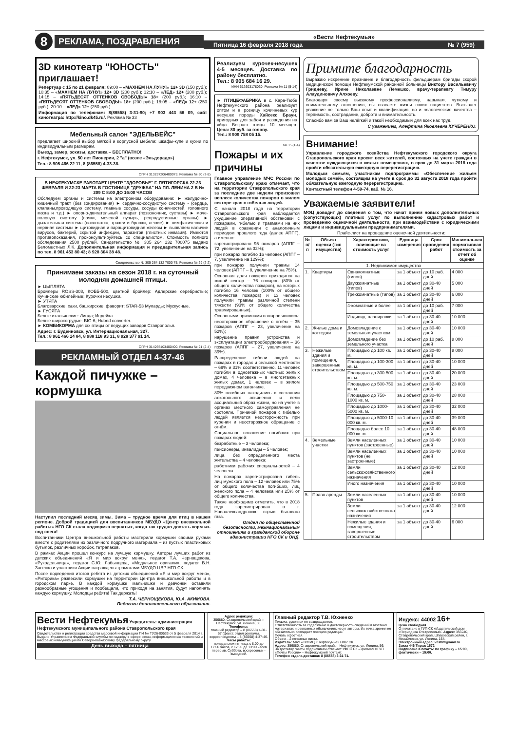8
РЕКЛАМА, ПОЗДРАВЛЕНИЯ
«Вести Нефтекумья»
Пятница 16 февраля 2018 года № 7 (959)
3D кинотеатр "ЮНОСТЬ" приглашает!
Репертуар с 15 по 21 февраля: 09:00 – «МАХНЕМ НА ЛУНУ!» 12+ 3D (150 руб.); 10:35 – «МАХНЕМ НА ЛУНУ!» 12+ 3D (200 руб.); 12:10 – «ЛЕД» 12+ (200 руб.); 14:15 – «ПЯТЬДЕСЯТ ОТТЕНКОВ СВОБОДЫ» 18+ (200 руб.); 16:10 – «ПЯТЬДЕСЯТ ОТТЕНКОВ СВОБОДЫ» 18+ (200 руб.); 18:05 – «ЛЕД» 12+ (250 руб.); 20:10 – «ЛЕД» 12+ (250 руб.)
Информация по телефонам: 8(86558) 3-31-90; +7 903 443 56 09, сайт кинотеатра: http://kino.dk45.ru/. Реклама № 33
Мебельный салон "ЭДЕЛЬВЕЙС"
предлагает широкий выбор мягкой и корпусной мебели: шкафы-купе и кухни по индивидуальным размерам.
Выезд, замер, эскизы, доставка – БЕСПЛАТНО!
г. Нефтекумск, ул. 50 лет Пионерии, 2 "а" (возле «Эльдорадо»)
Тел.: 8 905 466 22 11, 8 (86558) 4-33-38.
ОГРН 313237206400073. Реклама № 30 (2-8)
В НЕФТЕКУМСКЕ РАБОТАЕТ ЦЕНТР "ЗДОРОВЬЕ" Г. ПЯТИГОРСКА 22-23 ФЕВРАЛЯ И 22-23 МАРТА В ГОСТИНИЦЕ "ДРУЖБА" НА ПЛ. ЛЕНИНА 2 В № 209 С 8:00 ДО 16:00 ЧАСОВ
Обследуем органы и системы на электронном оборудовании: ► желудочно-кишечный тракт (без зондирования) ► сердечно-сосудистую систему - (сердце, клапаны,проводящую систему, главные сосуды, сосуды конечностей, головного мозга и т.д.) ► опорно-двигательный аппарат (позвоночник, суставы) ► моче-половую систему (почки, мочевой пузырь, репродуктивные органы) ► дыхательная система (носоглотка, трахеи и бронхи, легкие) ► лимфатическая и нервная системы ► щитовидная и паращитовидная железы ► выявляем наличие вирусов, бактерий, скрытой инфекции, паразитов (глистных инвазий). Имеются противопоказания, проконсультируйтесь со специалистом. Стоимость полного обследования 2500 рублей. Свидетельство № 305 264 132 700075 выдано Беломестных Л.К. Дополнительная информация и предварительная запись по тел. 8 961 453 80 43; 8 928 304 38 48.
Свидетельство № 305 264 132 7000 75. Реклама № 29 (2-2)
Принимаем заказы на сезон 2018 г. на суточный молодняк домашней птицы.
► ЦЫПЛЯТА
Бройлеры ROSS-308, КОББ-500, цветной бройлер: Адлерские серебристые; Кучинские юбилейные; Курочки несушки.
► УТЯТА
Благоварские, хаки, башкирские, фаворит: STAR-53 Муларды; Мускусные.
► ГУСЯТА
Белые итальянские: Линда; Индейка.
Белые широкогрудые: BIG-6; Hubrid converter.
► КОМБИКОРМА для с/х птицы от ведущих заводов Ставрополья.
Адрес: г. Буденновск, ул. Интернациональная, 327.
Тел.: 8 961 466 14 84, 8 988 118 93 31, 8 928 377 91 14.
ОГРН 314265103400400. Реклама № 21 (2-4)
РЕКЛАМНЫЙ ОТДЕЛ 4-37-46
Каждой пичужке – кормушка
Наступил последний месяц зимы. Зима – трудное время для птиц в нашем регионе. Доброй традицией для воспитанников МБУДО «Центр внешкольной работы» НГО СК стала подкормка пернатых, когда так трудно достать корм из-под снега!
Воспитанники Центра внешкольной работы мастерили кормушки своими руками вместе с родителями из различного подручного материала – из пустых пластиковых бутылок, различных коробок, тетрапаков.
В рамках Акции прошел конкурс на лучшую кормушку. Авторы лучших работ из детских объединений «Я и мир вокруг меня», педагог Т.А. Чернощекова, «Рукодельница», педагог С.Ю. Лабынцева, «Модульное оригами», педагог В.Н. Засенко и участники Акции награждены грамотами МБУДО ЦВР НГО СК.
После подведения итогов ребята из детских объединений «Я и мир вокруг меня», «Риторика» развесили кормушки на территории Центра внешкольной работы и в городском парке. В каждой кормушке мальчишки и девчонки оставили разнообразные угощения и пообещали, что приходя на занятия, будут наполнять каждую кормушку. Молодцы ребята! Так держать!
Т.А. ЧЕРНОЩЕКОВА, Ю.А. АКИМОВА.
Педагоги дополнительного образования.
Реализуем курочек-несушек 4-5 месяцев. Доставка по району бесплатно.
Тел.: 8 905 684 16 29.
ИНН 612603178030. Реклама № 11 (5-14)
► ПТИЦЕФАБРИКА в с. Кара-Тюбе Нефтекумского района реализует оптом и в розницу кочичневых кур несушек породы Хайсекс Браун, пригодных для забоя и разведения на яйцо. Возраст птицы 10 месяцев. Цена: 80 руб. за голову.
Тел.: 8 909 758 05 15.
№ 35 (1-4)
Пожары и их причины
Главное управление МЧС России по Ставропольскому краю отмечает, что на территории Ставропольского края за последние две недели произошел всплеск количества пожаров в жилом секторе края с гибелью людей.
С начала 2018 года на территории Ставропольского края наблюдается ухудшение оперативной обстановки с пожарами, гибелью и травмами на них людей в сравнении с аналогичным периодом прошлого года (далее АППГ), а именно:
зарегистрировано 95 пожаров (АППГ – 72, увеличение на 32%);
при пожарах погибло 16 человек (АППГ – 7, увеличение на 129%);
при пожарах получили травмы 14 человек (АППГ – 8, увеличение на 75%).
Основная доля пожаров приходится на жилой сектор – 76 пожаров (80% от общего количества пожаров), на которых погибло 16 человек (100% от общего количества пожаров) и 13 человек получили травмы различной степени тяжести (93% от общего количества травмированных).
Основными причинами пожаров явились:
неосторожное обращение с огнём – 35 пожаров (АППГ – 23, увеличение на 52%);
нарушение правил устройства и эксплуатации электрооборудования – 36 пожаров (АППГ – 27, увеличение на 39%).
Распределение гибели людей на пожарах в городах и сельской местности – 69% и 31% соответственно. 11 человек погибли в одноэтажных частных жилых домах, 4 человека – в многоэтажных жилых домах, 1 человек – в жилом передвижном вагончике.
80% погибших находились в состоянии алкогольного опьянения и вели асоциальный образ жизни, но на учете в органах местного самоуправления не состояли. Причиной пожаров с гибелью людей является неосторожность при курении и неосторожное обращение с огнём.
Социальное положение погибших при пожарах людей:
безработные – 3 человека;
пенсионеры, инвалиды – 5 человек;
лица без определенного места жительства – 4 человека;
работники рабочих специальностей – 4 человека.
На пожарах зарегистрирована гибель лиц мужского пола – 12 человек или 75% от общего количества погибших, лиц женского пола – 4 человека или 25% от общего количества.
Также необходимо отметить, что в 2018 году зарегистрирован в г. Новоалександровске взрыв бытового газа.
Отдел по общественной безопасности, межнациональным отношениям и гражданской обороне администрации НГО СК и ОНД.
Примите благодарность
Выражаю искренние признание и благодарность фельдшерам бригады скорой медицинской помощи Нефтекумской районной больницы Виктору Васильевичу Гридневу, Ирине Николаевне Лемешко, врачу-терапевту Тимуру Алаудиновичу Алхоеву.
Благодаря своему высокому профессионализму, навыкам, чуткому и внимательному отношению, вы спасаете жизни своих пациентов. Вызывает уважение не только Ваш опыт и квалификация, но и человеческие качества – терпимость, сострадание, доброта и внимательность.
Спасибо вам за Ваш нелёгкий и такой необходимый для всех нас труд.
С уважением, Алефтина Яковлевна КУЧЕРЕНКО.
Внимание!
Управление городского хозяйства Нефтекумского городского округа Ставропольского края просит всех жителей, состоящих на учете граждан в качестве нуждающихся в жилых помещениях, в срок до 31 марта 2018 года пройти обязательную ежегодную перерегистрацию.
Молодым семьям, участникам подпрограммы «Обеспечение жильем молодых семей», состоящим на учете в срок до 31 августа 2018 года пройти обязательную ежегодную перерегистрацию.
Контактный телефон 4-59-74, каб. № 16.
Уважаемые заявители!
МФЦ доводит до сведения о том, что начат прием новых дополнительных (сопутствующих) платных услуг по выполнению кадастровых работ и проведению оценочной деятельности, при взаимодействии с юридическими лицами и индивидуальными предпринимателями.
Прайс-лист на проведение оценочной деятельности:
| № п/п | Объект оценки (тип имущества) | Характеристики, влияющие на стоимость услуг | Единица измерения | Срок проведения работ | Минимальная нормативная стоимость за отчет об оценке |
| --- | --- | --- | --- | --- | --- |
| 1. Недвижимое имущество | | | | | |
| 1. | Квартиры | Однакомнатные (типов) | за 1 объект | до 10 раб. дней | 4 000 |
| | | Двухкомнатные (типов) | за 1 объект | до 30-40 дней | 5 000 |
| | | Трехкомнатные (типов) | за 1 объект | до 30-40 дней | 6 000 |
| | | 4-комнатные и более | за 1 объект | до 10 раб. дней | 7 000 |
| | | Индивид. планировки | за 1 объект | до 30-40 дней | 10 000 |
| 2. | Жилые дома и коттеджи | Домовладение с земельным участком | за 1 объект | до 30-40 дней | 10 000 |
| | | Домовладение без земельного участка | за 1 объект | до 10 раб. дней | 8 000 |
| 3. | Нежилые здания и помещения, завершенные строительством | Площадью до 100 кв. м. | за 1 объект | до 30-40 дней | 8 000 |
| | | Площадью до 100-300 кв. м. | за 1 объект | до 30-40 дней | 10 000 |
| | | Площадью до 300-500 кв. м. | за 1 объект | до 30-40 дней | 20 000 |
| | | Площадью до 500-750 кв. м. | за 1 объект | до 30-40 дней | 23 000 |
| | | Площадью до 750-1000 кв. м. | за 1 объект | до 30-40 дней | 28 000 |
| | | Площадью до 1000-5000 кв. м. | за 1 объект | до 30-40 дней | 32 000 |
| | | Площадью до 5000-10 000 кв. м. | за 1 объект | до 30-40 дней | 39 000 |
| | | Площадью более 10 000 кв. м. | за 1 объект | до 30-40 дней | 48 000 |
| 4. | Земельные участки | Земли населенных пунктов (застроенные) | за 1 объект | до 30-40 дней | 10 000 |
| | | Земли населенных пунктов (не застроенные) | за 1 объект | до 30-40 дней | 10 000 |
| | | Земли сельскохозяйственного назначения | за 1 объект | до 30-40 дней | 12 000 |
| | | Иного назначения | за 1 объект | до 30-40 дней | 10 000 |
| 5. | Право аренды | Земли населенных пунктов | за 1 объект | до 30-40 дней | 10 000 |
| | | Земли сельскохозяйственного назначения | за 1 объект | до 30-40 дней | 12 000 |
| | | Нежилые здания и помещения, завершенные строительством | за 1 объект | до 30-40 дней | 6 000 |
Вести Нефтекумья Учредитель: администрация Нефтекумского муниципального района Ставропольского края
Свидетельство о регистрации средства массовой информации ПИ № ТУ26-00533 от 5 февраля 2014 г. Выдано Управлением Федеральной службы по надзору в сфере связи, информационных технологий и массовых коммуникаций по Северо-Кавказскому федеральному округу.
День выхода – пятница
Адрес редакции:
356880, Ставропольский край, г. Нефтекумск, ул. Ленина, 56.
Телефоны:
главный редактор – 8 (86558) 4-31-67 (факс); отдел рекламы, корреспонденты – 8 (86558) 4-37-46.
Часы работы:
понедельник-пятница с 8:00 до 17:00 часов, с 12:00 до 13:00 часов перерыв. Суббота, воскресенье – выходной.
Главный редактор Т.В. Юхненко
Письма, рукописи не возвращаются.
Ответственность за содержание и достоверность сведений в газетных материалах и рекламных объявлениях несут авторы. Их точка зрения не обязательно совпадает позицию редакции.
Печать офсетная.
Объем – 2 печатных листа.
Издатель: МАУ «ТРИИЦ «Нефтекумье» НМР СК.
Адрес: 356880, Ставропольский край, г. Нефтекумск, ул. Ленина, 56.
За доставку газеты подписчикам отвечает УФПС СК – филиал ФГУП «Почты России» – Нефтекумский почтамт.
Телефон отдела доставки: 8 (86558) 3-31-71.
Индекс: 44002 16+
Цена свободная
Отпечатано в ГУП СК «Издательский дом «Периодика Ставрополья». Адрес: 356240, Ставропольский край, Шпаковский район, г. Михайловск, ул. Ленина, 154.
Электронный адрес: vestinf@mail.ru
Заказ 446 Тираж 1572
Подписано в печать: по графику – 15:00, фактически – 15:00.